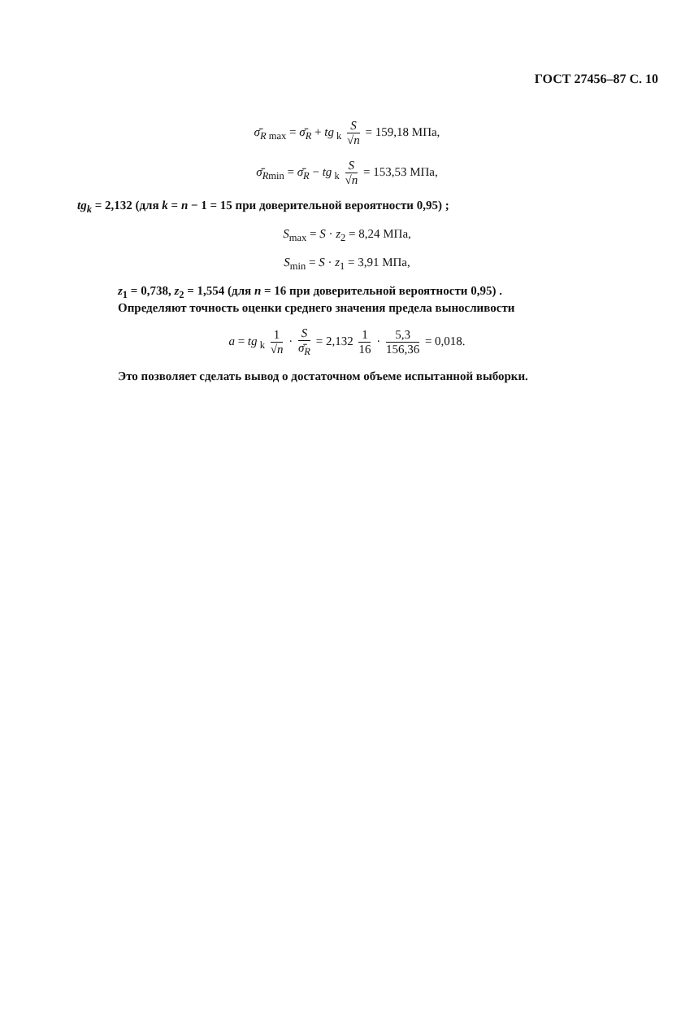ГОСТ 27456–87 С. 10
σ̄<sub>R</sub><sub>max</sub> = σ̄<sub>R</sub> + tg<sub>k</sub> S √n = 159,18 МПа,
σ̄<sub>R</sub><sub>min</sub> = σ̄<sub>R</sub> − tg<sub>k</sub> S √n = 153,53 МПа,
tg<sub>k</sub> = 2,132 (для k = n − 1 = 15 при доверительной вероятности 0,95) ;
S<sub>max</sub> = S · z<sub>2</sub> = 8,24 МПа,
S<sub>min</sub> = S · z<sub>1</sub> = 3,91 МПа,
z<sub>1</sub> = 0,738, z<sub>2</sub> = 1,554 (для n = 16 при доверительной вероятности 0,95) .
Определяют точность оценки среднего значения предела выносливости
a = tg<sub>k</sub> 1 √n · S σ̄<sub>R</sub> = 2,132 1 16 · 5,3 156,36 = 0,018.
Это позволяет сделать вывод о достаточном объеме испытанной выборки.